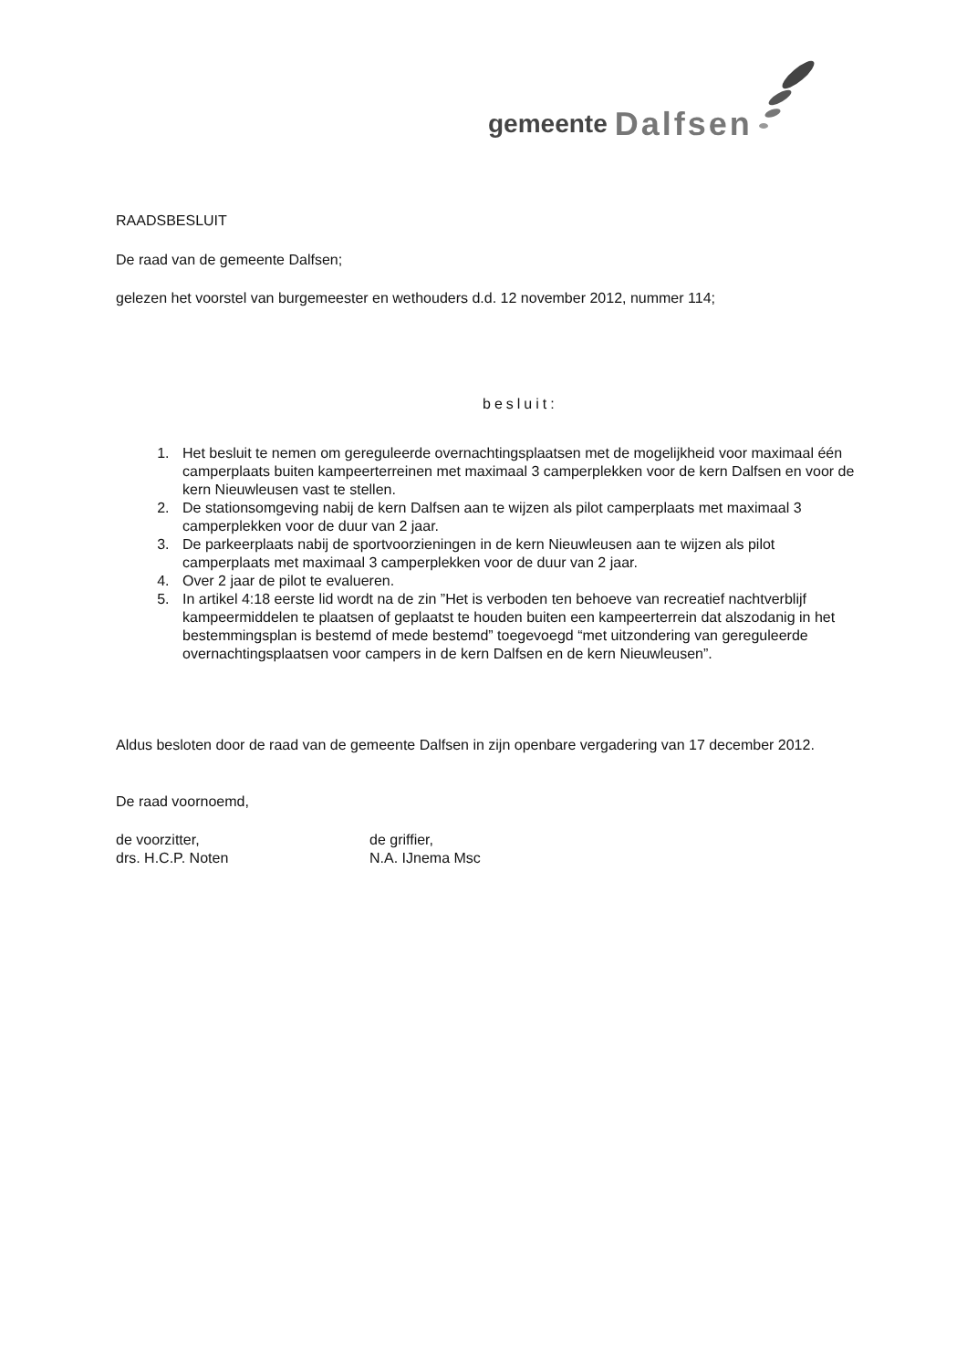gemeente Dalfsen
RAADSBESLUIT
De raad van de gemeente Dalfsen;
gelezen het voorstel van burgemeester en wethouders d.d. 12 november 2012, nummer 114;
besluit:
1. Het besluit te nemen om gereguleerde overnachtingsplaatsen met de mogelijkheid voor maximaal één camperplaats buiten kampeerterreinen met maximaal 3 camperplekken voor de kern Dalfsen en voor de kern Nieuwleusen vast te stellen.
2. De stationsomgeving nabij de kern Dalfsen aan te wijzen als pilot camperplaats met maximaal 3 camperplekken voor de duur van 2 jaar.
3. De parkeerplaats nabij de sportvoorzieningen in de kern Nieuwleusen aan te wijzen als pilot camperplaats met maximaal 3 camperplekken voor de duur van 2 jaar.
4. Over 2 jaar de pilot te evalueren.
5. In artikel 4:18 eerste lid wordt na de zin ”Het is verboden ten behoeve van recreatief nachtverblijf kampeermiddelen te plaatsen of geplaatst te houden buiten een kampeerterrein dat alszodanig in het bestemmingsplan is bestemd of mede bestemd” toegevoegd “met uitzondering van gereguleerde overnachtingsplaatsen voor campers in de kern Dalfsen en de kern Nieuwleusen”.
Aldus besloten door de raad van de gemeente Dalfsen in zijn openbare vergadering van 17 december 2012.
De raad voornoemd,
de voorzitter,
drs. H.C.P. Noten
de griffier,
N.A. IJnema Msc